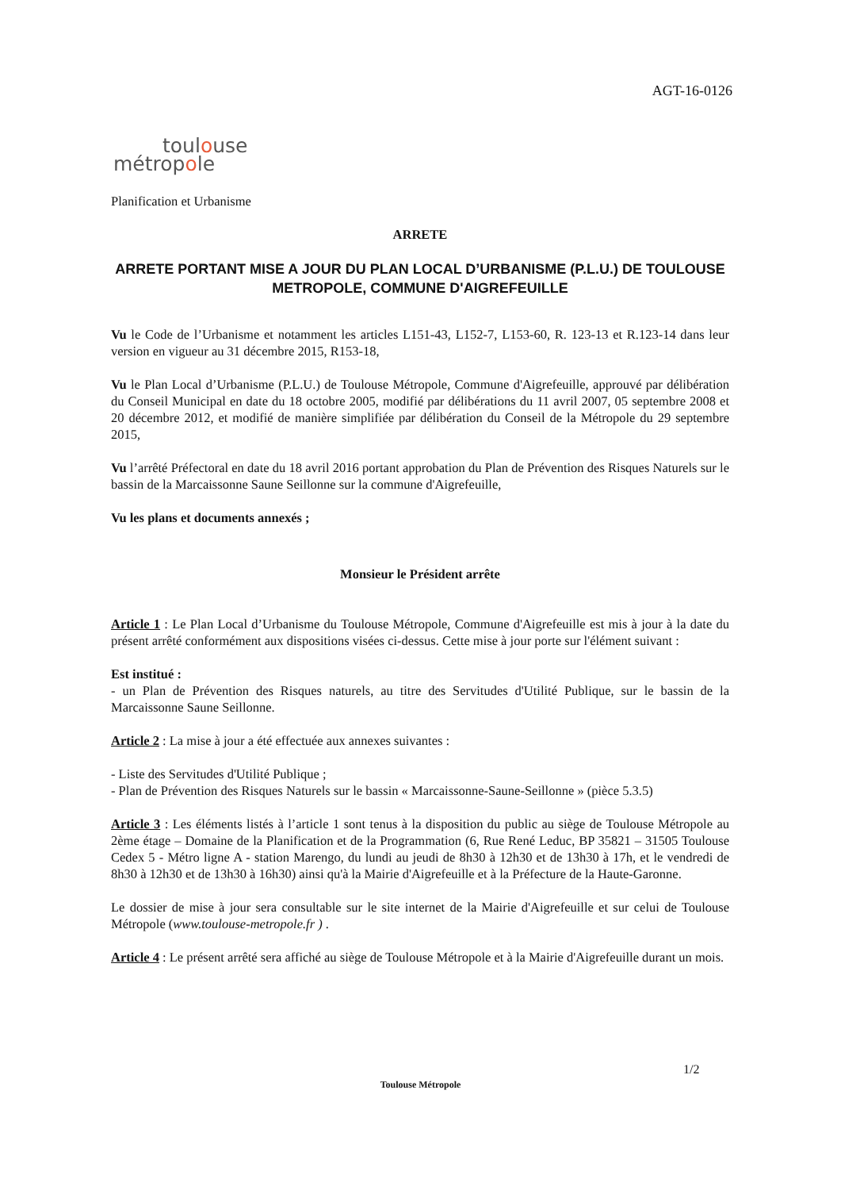AGT-16-0126
toulouse
métropole
Planification et Urbanisme
ARRETE
ARRETE PORTANT MISE A JOUR DU PLAN LOCAL D’URBANISME (P.L.U.) DE TOULOUSE METROPOLE, COMMUNE D'AIGREFEUILLE
Vu le Code de l’Urbanisme et notamment les articles L151-43, L152-7, L153-60, R. 123-13 et R.123-14 dans leur version en vigueur au 31 décembre 2015, R153-18,
Vu le Plan Local d’Urbanisme (P.L.U.) de Toulouse Métropole, Commune d'Aigrefeuille, approuvé par délibération du Conseil Municipal en date du 18 octobre 2005, modifié par délibérations du 11 avril 2007, 05 septembre 2008 et 20 décembre 2012, et modifié de manière simplifiée par délibération du Conseil de la Métropole du 29 septembre 2015,
Vu l’arrêté Préfectoral en date du 18 avril 2016 portant approbation du Plan de Prévention des Risques Naturels sur le bassin de la Marcaissonne Saune Seillonne sur la commune d'Aigrefeuille,
Vu les plans et documents annexés ;
Monsieur le Président arrête
Article 1 : Le Plan Local d’Urbanisme du Toulouse Métropole, Commune d'Aigrefeuille est mis à jour à la date du présent arrêté conformément aux dispositions visées ci-dessus. Cette mise à jour porte sur l'élément suivant :
Est institué :
- un Plan de Prévention des Risques naturels, au titre des Servitudes d'Utilité Publique, sur le bassin de la Marcaissonne Saune Seillonne.
Article 2 : La mise à jour a été effectuée aux annexes suivantes :
- Liste des Servitudes d'Utilité Publique ;
- Plan de Prévention des Risques Naturels sur le bassin « Marcaissonne-Saune-Seillonne » (pièce 5.3.5)
Article 3 : Les éléments listés à l’article 1 sont tenus à la disposition du public au siège de Toulouse Métropole au 2ème étage – Domaine de la Planification et de la Programmation (6, Rue René Leduc, BP 35821 – 31505 Toulouse Cedex 5 - Métro ligne A - station Marengo, du lundi au jeudi de 8h30 à 12h30 et de 13h30 à 17h, et le vendredi de 8h30 à 12h30 et de 13h30 à 16h30) ainsi qu'à la Mairie d'Aigrefeuille et à la Préfecture de la Haute-Garonne.
Le dossier de mise à jour sera consultable sur le site internet de la Mairie d'Aigrefeuille et sur celui de Toulouse Métropole (www.toulouse-metropole.fr ) .
Article 4 : Le présent arrêté sera affiché au siège de Toulouse Métropole et à la Mairie d'Aigrefeuille durant un mois.
1/2
Toulouse Métropole